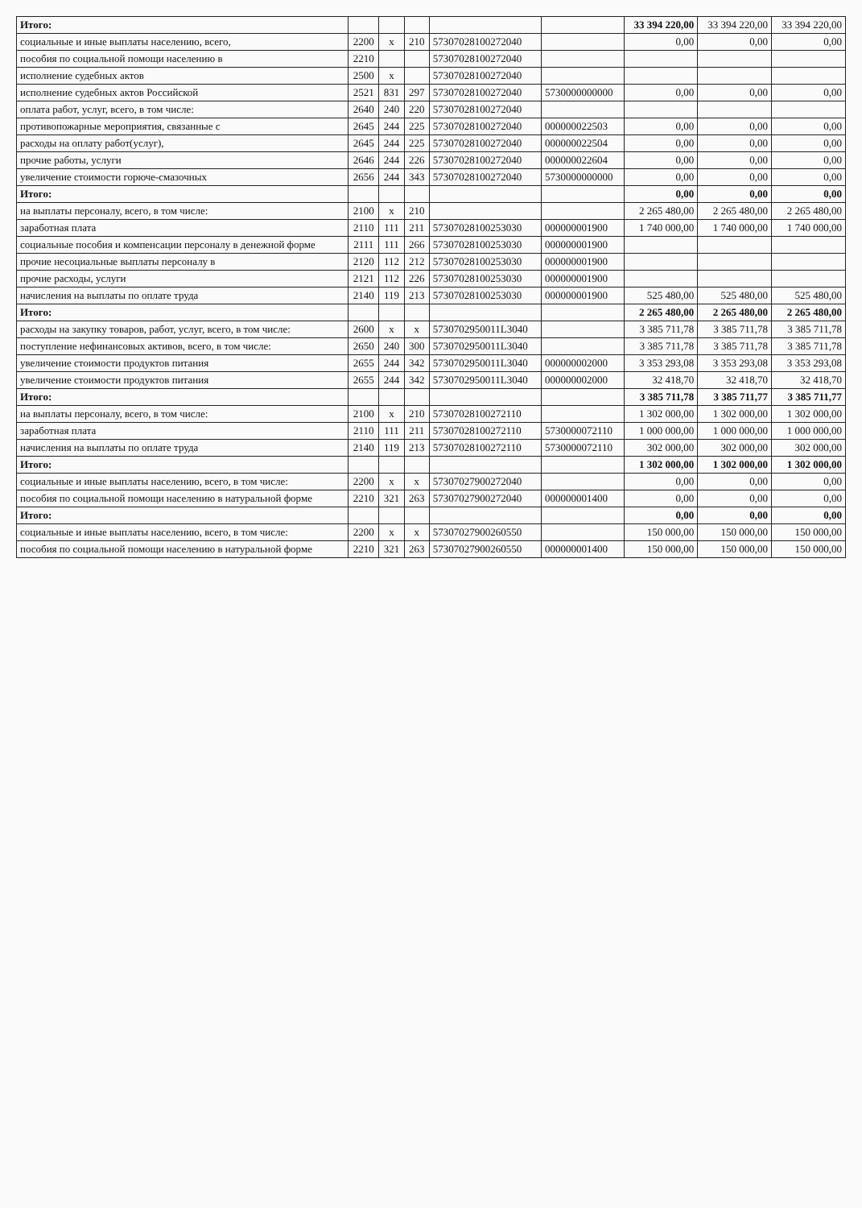| Итого: | | | | | | 33 394 220,00 | 33 394 220,00 | 33 394 220,00 |
| социальные и иные выплаты населению, всего, | 2200 | х | 210 | 57307028100272040 | | 0,00 | 0,00 | 0,00 |
| пособия по социальной помощи населению в | 2210 | | | 57307028100272040 | | | | |
| исполнение судебных актов | 2500 | х | | 57307028100272040 | | | | |
| исполнение судебных актов Российской | 2521 | 831 | 297 | 57307028100272040 | 5730000000000 | 0,00 | 0,00 | 0,00 |
| оплата работ, услуг, всего, в том числе: | 2640 | 240 | 220 | 57307028100272040 | | | | |
| противопожарные мероприятия, связанные с | 2645 | 244 | 225 | 57307028100272040 | 000000022503 | 0,00 | 0,00 | 0,00 |
| расходы на оплату работ(услуг), | 2645 | 244 | 225 | 57307028100272040 | 000000022504 | 0,00 | 0,00 | 0,00 |
| прочие работы, услуги | 2646 | 244 | 226 | 57307028100272040 | 000000022604 | 0,00 | 0,00 | 0,00 |
| увеличение стоимости горюче-смазочных | 2656 | 244 | 343 | 57307028100272040 | 5730000000000 | 0,00 | 0,00 | 0,00 |
| Итого: | | | | | | 0,00 | 0,00 | 0,00 |
| на выплаты персоналу, всего, в том числе: | 2100 | х | 210 | | | 2 265 480,00 | 2 265 480,00 | 2 265 480,00 |
| заработная плата | 2110 | 111 | 211 | 57307028100253030 | 000000001900 | 1 740 000,00 | 1 740 000,00 | 1 740 000,00 |
| социальные пособия и компенсации персоналу в денежной форме | 2111 | 111 | 266 | 57307028100253030 | 000000001900 | | | |
| прочие несоциальные выплаты персоналу в | 2120 | 112 | 212 | 57307028100253030 | 000000001900 | | | |
| прочие расходы, услуги | 2121 | 112 | 226 | 57307028100253030 | 000000001900 | | | |
| начисления на выплаты по оплате труда | 2140 | 119 | 213 | 57307028100253030 | 000000001900 | 525 480,00 | 525 480,00 | 525 480,00 |
| Итого: | | | | | | 2 265 480,00 | 2 265 480,00 | 2 265 480,00 |
| расходы на закупку товаров, работ, услуг, всего, в том числе: | 2600 | х | х | 5730702950011L3040 | | 3 385 711,78 | 3 385 711,78 | 3 385 711,78 |
| поступление нефинансовых активов, всего, в том числе: | 2650 | 240 | 300 | 5730702950011L3040 | | 3 385 711,78 | 3 385 711,78 | 3 385 711,78 |
| увеличение стоимости продуктов питания | 2655 | 244 | 342 | 5730702950011L3040 | 000000002000 | 3 353 293,08 | 3 353 293,08 | 3 353 293,08 |
| увеличение стоимости продуктов питания | 2655 | 244 | 342 | 5730702950011L3040 | 000000002000 | 32 418,70 | 32 418,70 | 32 418,70 |
| Итого: | | | | | | 3 385 711,78 | 3 385 711,77 | 3 385 711,77 |
| на выплаты персоналу, всего, в том числе: | 2100 | х | 210 | 57307028100272110 | | 1 302 000,00 | 1 302 000,00 | 1 302 000,00 |
| заработная плата | 2110 | 111 | 211 | 57307028100272110 | 5730000072110 | 1 000 000,00 | 1 000 000,00 | 1 000 000,00 |
| начисления на выплаты по оплате труда | 2140 | 119 | 213 | 57307028100272110 | 5730000072110 | 302 000,00 | 302 000,00 | 302 000,00 |
| Итого: | | | | | | 1 302 000,00 | 1 302 000,00 | 1 302 000,00 |
| социальные и иные выплаты населению, всего, в том числе: | 2200 | х | х | 57307027900272040 | | 0,00 | 0,00 | 0,00 |
| пособия по социальной помощи населению в натуральной форме | 2210 | 321 | 263 | 57307027900272040 | 000000001400 | 0,00 | 0,00 | 0,00 |
| Итого: | | | | | | 0,00 | 0,00 | 0,00 |
| социальные и иные выплаты населению, всего, в том числе: | 2200 | х | х | 57307027900260550 | | 150 000,00 | 150 000,00 | 150 000,00 |
| пособия по социальной помощи населению в натуральной форме | 2210 | 321 | 263 | 57307027900260550 | 000000001400 | 150 000,00 | 150 000,00 | 150 000,00 |